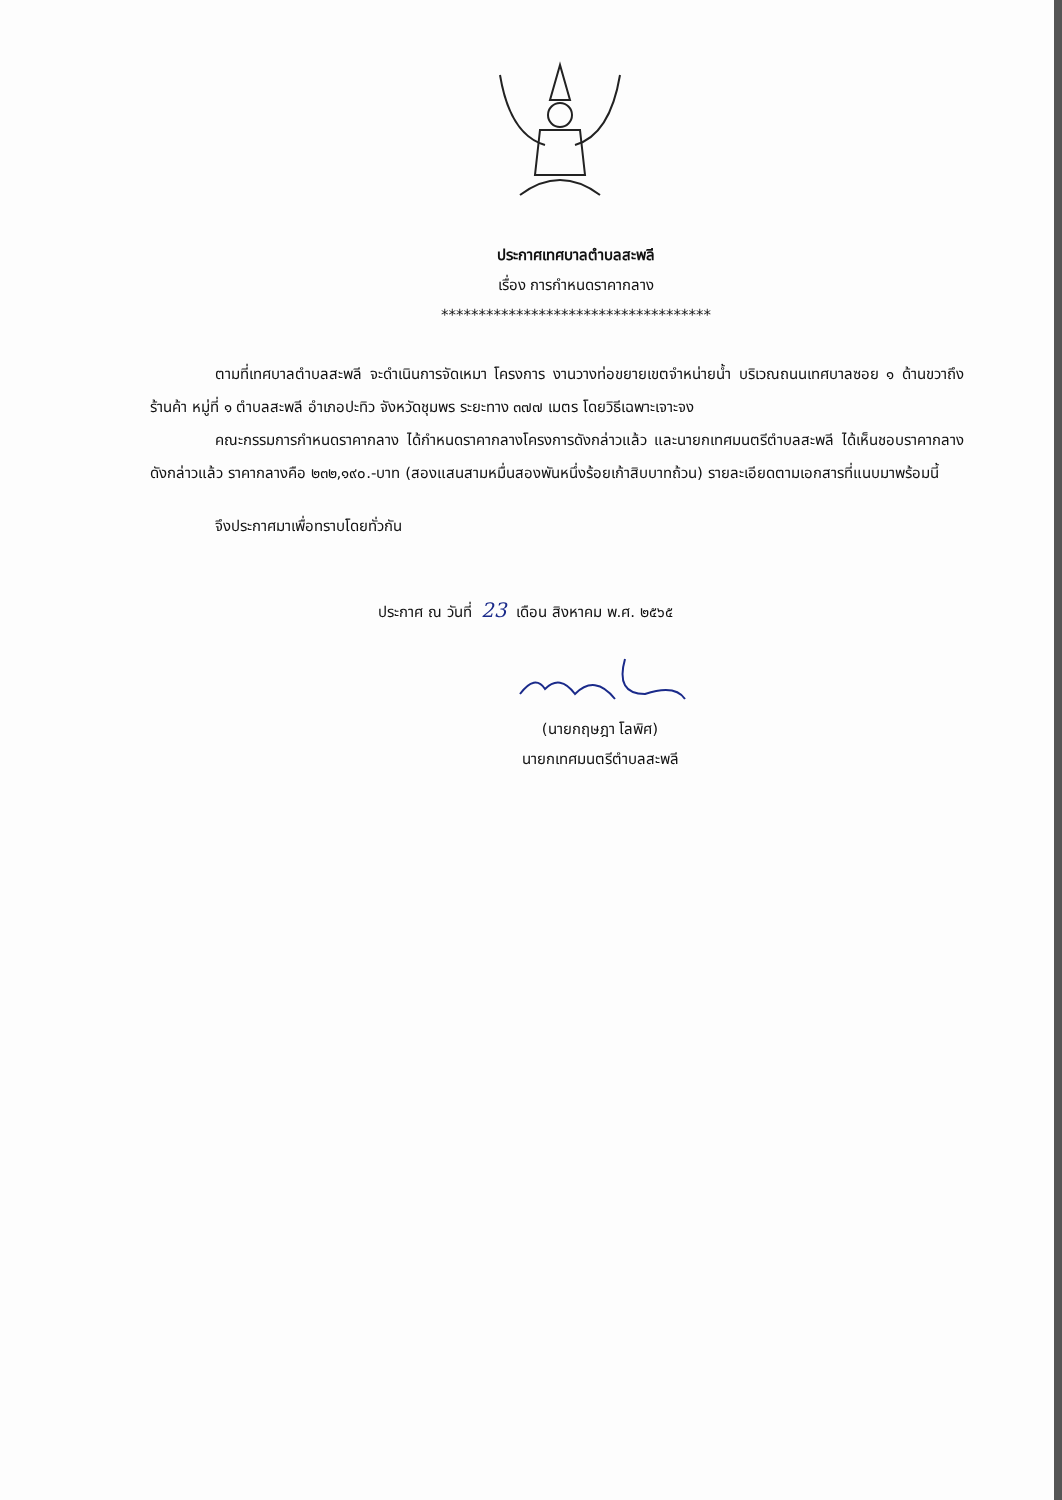ประกาศเทศบาลตำบลสะพลี
เรื่อง การกำหนดราคากลาง
************************************
ตามที่เทศบาลตำบลสะพลี จะดำเนินการจัดเหมา โครงการ งานวางท่อขยายเขตจำหน่ายน้ำ บริเวณถนนเทศบาลซอย ๑ ด้านขวาถึงร้านค้า หมู่ที่ ๑ ตำบลสะพลี อำเภอปะทิว จังหวัดชุมพร ระยะทาง ๓๗๗ เมตร โดยวิธีเฉพาะเจาะจง
คณะกรรมการกำหนดราคากลาง ได้กำหนดราคากลางโครงการดังกล่าวแล้ว และนายกเทศมนตรีตำบลสะพลี ได้เห็นชอบราคากลางดังกล่าวแล้ว ราคากลางคือ ๒๓๒,๑๙๐.-บาท (สองแสนสามหมื่นสองพันหนึ่งร้อยเก้าสิบบาทถ้วน) รายละเอียดตามเอกสารที่แนบมาพร้อมนี้
จึงประกาศมาเพื่อทราบโดยทั่วกัน
ประกาศ ณ วันที่ 23 เดือน สิงหาคม พ.ศ. ๒๕๖๕
(นายกฤษฎา โลพิศ)
นายกเทศมนตรีตำบลสะพลี